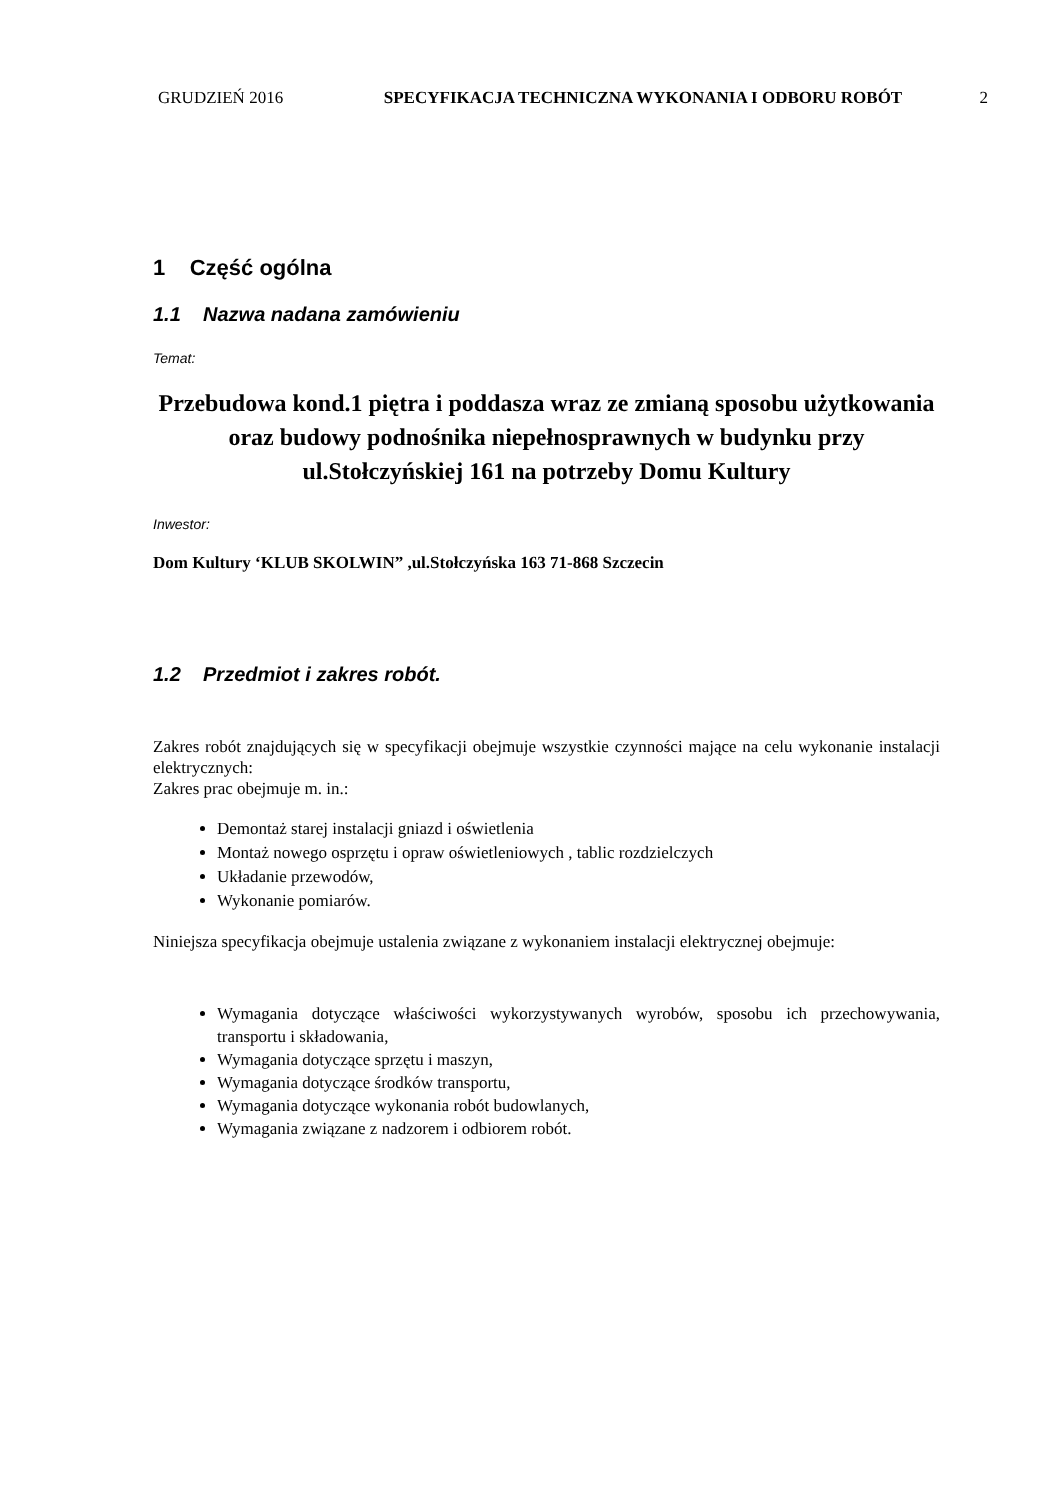GRUDZIEŃ 2016 SPECYFIKACJA TECHNICZNA WYKONANIA I ODBORU ROBÓT
2
1 Część ogólna
1.1 Nazwa nadana zamówieniu
Temat:
Przebudowa kond.1 piętra i poddasza wraz ze zmianą sposobu użytkowania oraz budowy podnośnika niepełnosprawnych w budynku przy ul.Stołczyńskiej 161 na potrzeby Domu Kultury
Inwestor:
Dom Kultury ‘KLUB SKOLWIN” ,ul.Stołczyńska 163 71-868 Szczecin
1.2 Przedmiot i zakres robót.
Zakres robót znajdujących się w specyfikacji obejmuje wszystkie czynności mające na celu wykonanie instalacji elektrycznych:
Zakres prac obejmuje m. in.:
Demontaż starej instalacji gniazd i oświetlenia
Montaż nowego osprzętu i opraw oświetleniowych , tablic rozdzielczych
Układanie przewodów,
Wykonanie pomiarów.
Niniejsza specyfikacja obejmuje ustalenia związane z wykonaniem instalacji elektrycznej obejmuje:
Wymagania dotyczące właściwości wykorzystywanych wyrobów, sposobu ich przechowywania, transportu i składowania,
Wymagania dotyczące sprzętu i maszyn,
Wymagania dotyczące środków transportu,
Wymagania dotyczące wykonania robót budowlanych,
Wymagania związane z nadzorem i odbiorem robót.